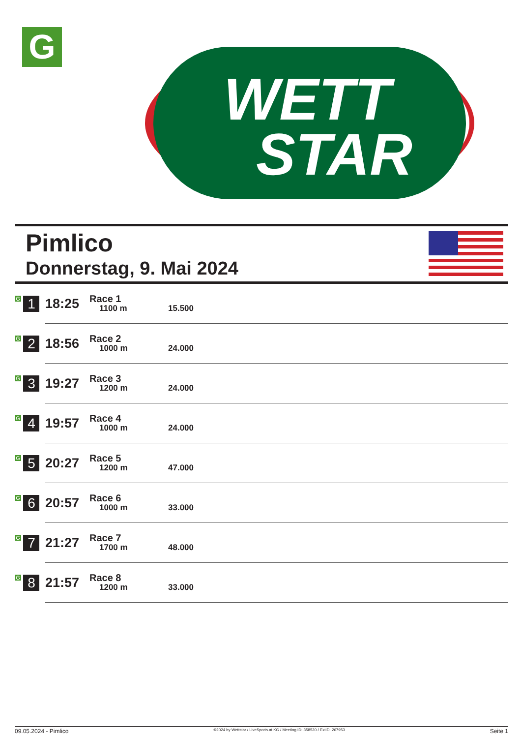G
WETT
STAR
Pimlico
Donnerstag, 9. Mai 2024
| G 1 | 18:25 | Race 1 1100 m | 15.500 |
| G 2 | 18:56 | Race 2 1000 m | 24.000 |
| G 3 | 19:27 | Race 3 1200 m | 24.000 |
| G 4 | 19:57 | Race 4 1000 m | 24.000 |
| G 5 | 20:27 | Race 5 1200 m | 47.000 |
| G 6 | 20:57 | Race 6 1000 m | 33.000 |
| G 7 | 21:27 | Race 7 1700 m | 48.000 |
| G 8 | 21:57 | Race 8 1200 m | 33.000 |
09.05.2024 - Pimlico ©2024 by Wettstar / LiveSports.at KG / Meeting ID: 358520 / ExtID: 267953 Seite 1